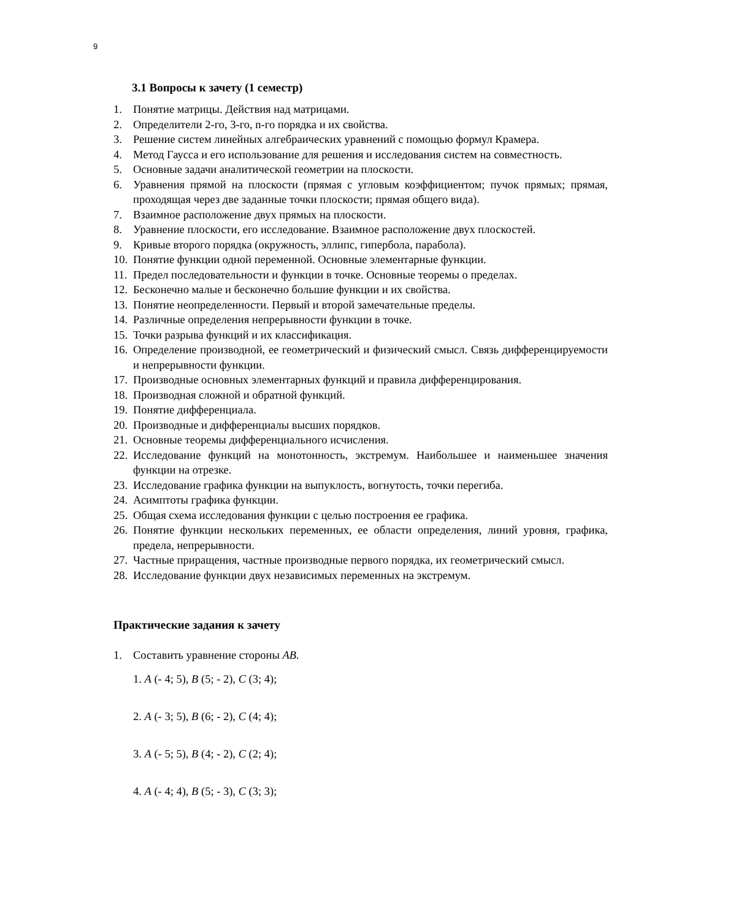9
3.1 Вопросы к зачету (1 семестр)
1. Понятие матрицы. Действия над матрицами.
2. Определители 2-го, 3-го, n-го порядка и их свойства.
3. Решение систем линейных алгебраических уравнений с помощью формул Крамера.
4. Метод Гаусса и его использование для решения и исследования систем на совместность.
5. Основные задачи аналитической геометрии на плоскости.
6. Уравнения прямой на плоскости (прямая с угловым коэффициентом; пучок прямых; прямая, проходящая через две заданные точки плоскости; прямая общего вида).
7. Взаимное расположение двух прямых на плоскости.
8. Уравнение плоскости, его исследование. Взаимное расположение двух плоскостей.
9. Кривые второго порядка (окружность, эллипс, гипербола, парабола).
10. Понятие функции одной переменной. Основные элементарные функции.
11. Предел последовательности и функции в точке. Основные теоремы о пределах.
12. Бесконечно малые и бесконечно большие функции и их свойства.
13. Понятие неопределенности. Первый и второй замечательные пределы.
14. Различные определения непрерывности функции в точке.
15. Точки разрыва функций и их классификация.
16. Определение производной, ее геометрический и физический смысл. Связь дифференцируемости и непрерывности функции.
17. Производные основных элементарных функций и правила дифференцирования.
18. Производная сложной и обратной функций.
19. Понятие дифференциала.
20. Производные и дифференциалы высших порядков.
21. Основные теоремы дифференциального исчисления.
22. Исследование функций на монотонность, экстремум. Наибольшее и наименьшее значения функции на отрезке.
23. Исследование графика функции на выпуклость, вогнутость, точки перегиба.
24. Асимптоты графика функции.
25. Общая схема исследования функции с целью построения ее графика.
26. Понятие функции нескольких переменных, ее области определения, линий уровня, графика, предела, непрерывности.
27. Частные приращения, частные производные первого порядка, их геометрический смысл.
28. Исследование функции двух независимых переменных на экстремум.
Практические задания к зачету
1. Составить уравнение стороны AB.
1. A (- 4; 5), B (5; - 2), C (3; 4);
2. A (- 3; 5), B (6; - 2), C (4; 4);
3. A (- 5; 5), B (4; - 2), C (2; 4);
4. A (- 4; 4), B (5; - 3), C (3; 3);